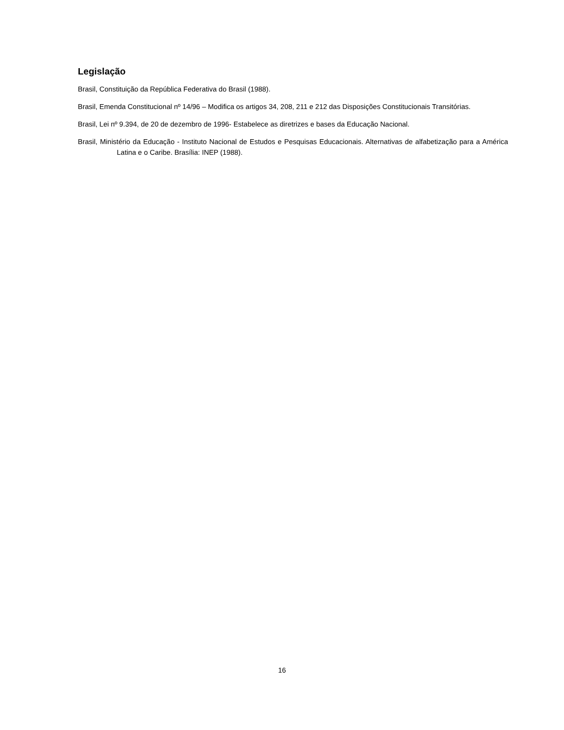Legislação
Brasil, Constituição da República Federativa do Brasil (1988).
Brasil, Emenda Constitucional nº 14/96 – Modifica os artigos 34, 208, 211 e 212 das Disposições Constitucionais Transitórias.
Brasil, Lei nº 9.394, de 20 de dezembro de 1996- Estabelece as diretrizes e bases da Educação Nacional.
Brasil, Ministério da Educação - Instituto Nacional de Estudos e Pesquisas Educacionais. Alternativas de alfabetização para a América Latina e o Caribe. Brasília: INEP (1988).
16